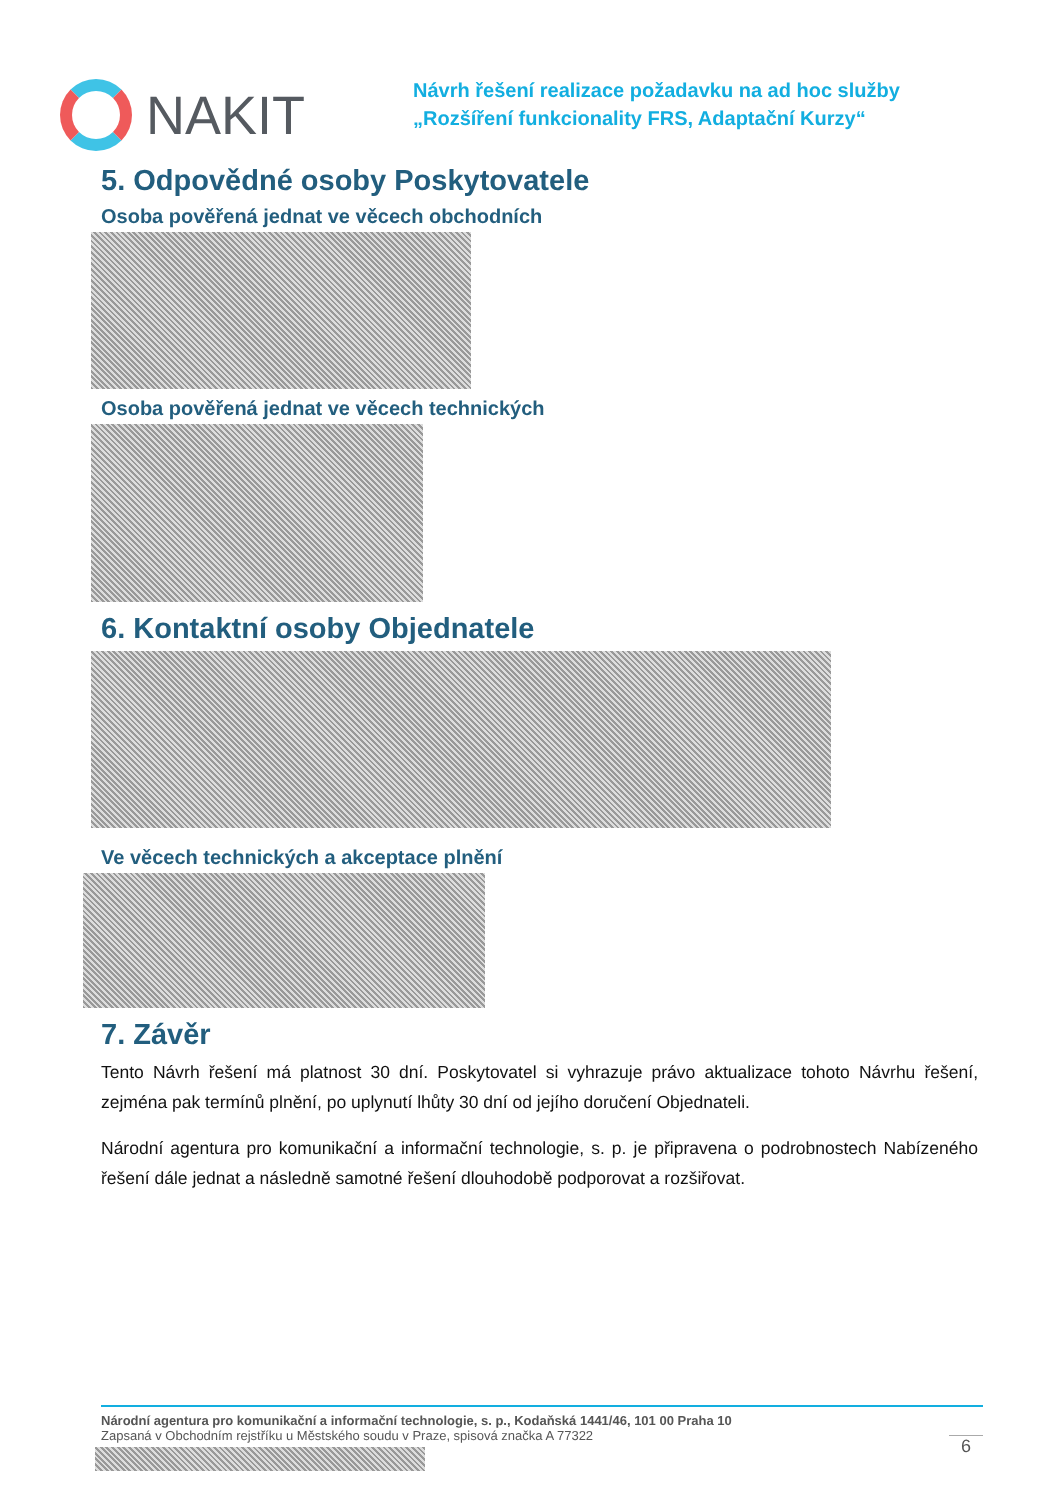NAKIT
Návrh řešení realizace požadavku na ad hoc služby
„Rozšíření funkcionality FRS, Adaptační Kurzy“
5. Odpovědné osoby Poskytovatele
Osoba pověřená jednat ve věcech obchodních
Osoba pověřená jednat ve věcech technických
6. Kontaktní osoby Objednatele
Ve věcech technických a akceptace plnění
7. Závěr
Tento Návrh řešení má platnost 30 dní. Poskytovatel si vyhrazuje právo aktualizace tohoto Návrhu řešení, zejména pak termínů plnění, po uplynutí lhůty 30 dní od jejího doručení Objednateli.
Národní agentura pro komunikační a informační technologie, s. p. je připravena o podrobnostech Nabízeného řešení dále jednat a následně samotné řešení dlouhodobě podporovat a rozšiřovat.
Národní agentura pro komunikační a informační technologie, s. p., Kodaňská 1441/46, 101 00 Praha 10
Zapsaná v Obchodním rejstříku u Městského soudu v Praze, spisová značka A 77322
6